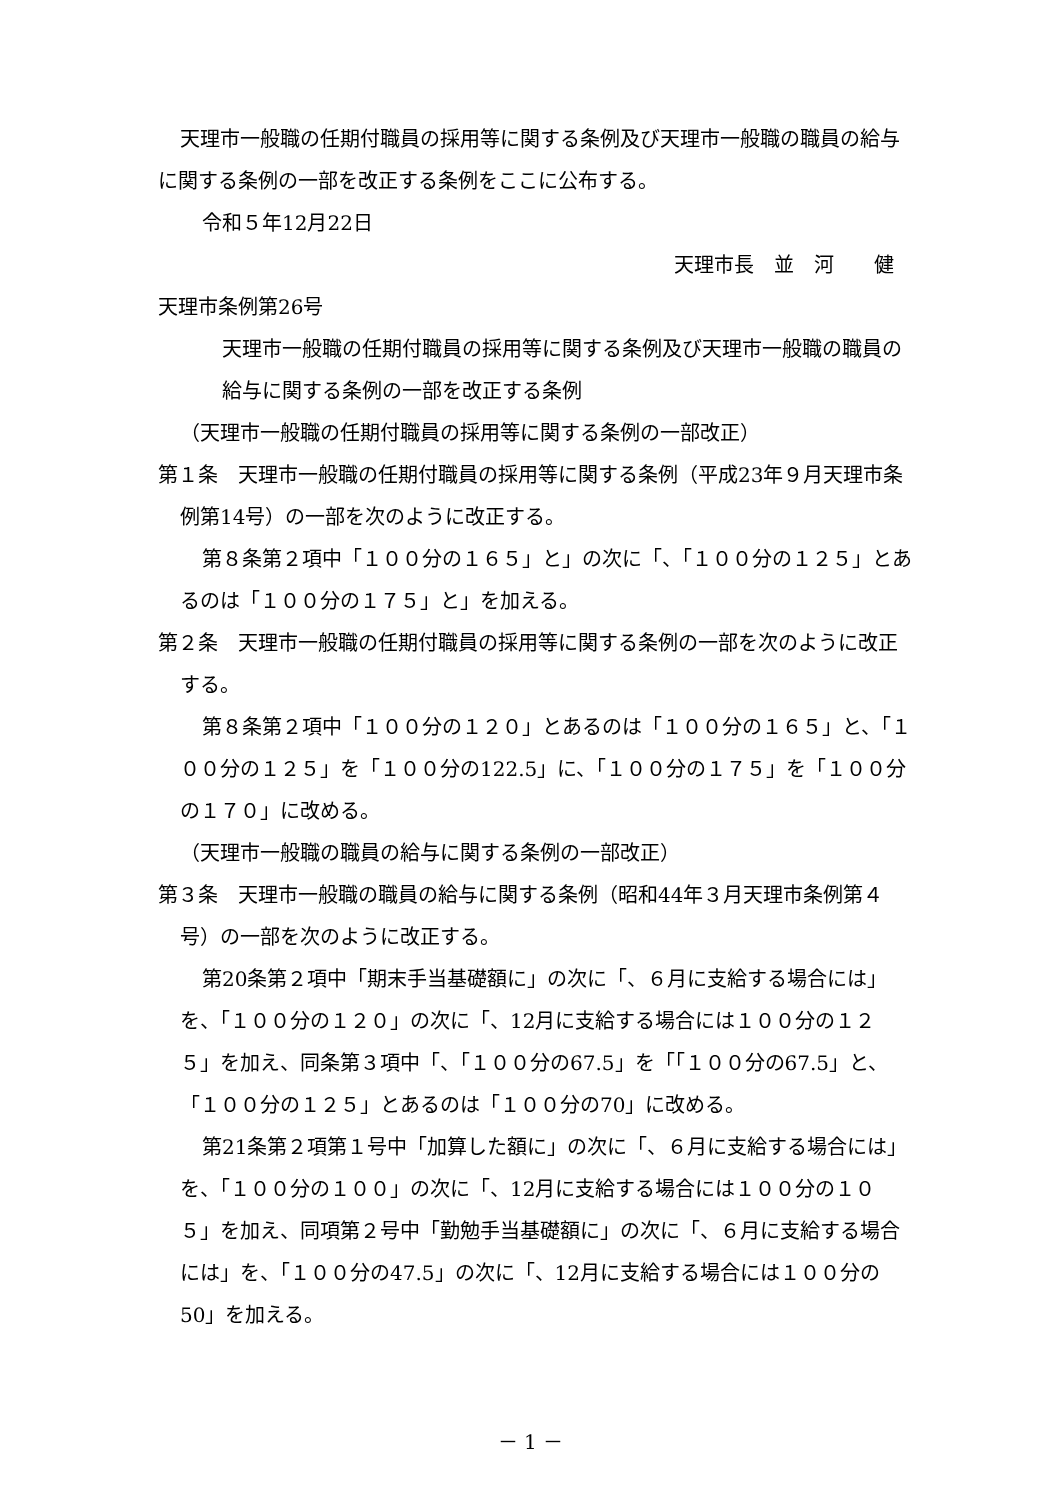天理市一般職の任期付職員の採用等に関する条例及び天理市一般職の職員の給与に関する条例の一部を改正する条例をここに公布する。
令和５年12月22日
天理市長　並　河　　健
天理市条例第26号
天理市一般職の任期付職員の採用等に関する条例及び天理市一般職の職員の給与に関する条例の一部を改正する条例
（天理市一般職の任期付職員の採用等に関する条例の一部改正）
第１条　天理市一般職の任期付職員の採用等に関する条例（平成23年９月天理市条例第14号）の一部を次のように改正する。
第８条第２項中「１００分の１６５」と」の次に「、「１００分の１２５」とあるのは「１００分の１７５」と」を加える。
第２条　天理市一般職の任期付職員の採用等に関する条例の一部を次のように改正する。
第８条第２項中「１００分の１２０」とあるのは「１００分の１６５」と、「１００分の１２５」を「１００分の122.5」に、「１００分の１７５」を「１００分の１７０」に改める。
（天理市一般職の職員の給与に関する条例の一部改正）
第３条　天理市一般職の職員の給与に関する条例（昭和44年３月天理市条例第４号）の一部を次のように改正する。
第20条第２項中「期末手当基礎額に」の次に「、６月に支給する場合には」を、「１００分の１２０」の次に「、12月に支給する場合には１００分の１２５」を加え、同条第３項中「、「１００分の67.5」を「「１００分の67.5」と、「１００分の１２５」とあるのは「１００分の70」に改める。
第21条第２項第１号中「加算した額に」の次に「、６月に支給する場合には」を、「１００分の１００」の次に「、12月に支給する場合には１００分の１０５」を加え、同項第２号中「勤勉手当基礎額に」の次に「、６月に支給する場合には」を、「１００分の47.5」の次に「、12月に支給する場合には１００分の50」を加える。
－ 1 －